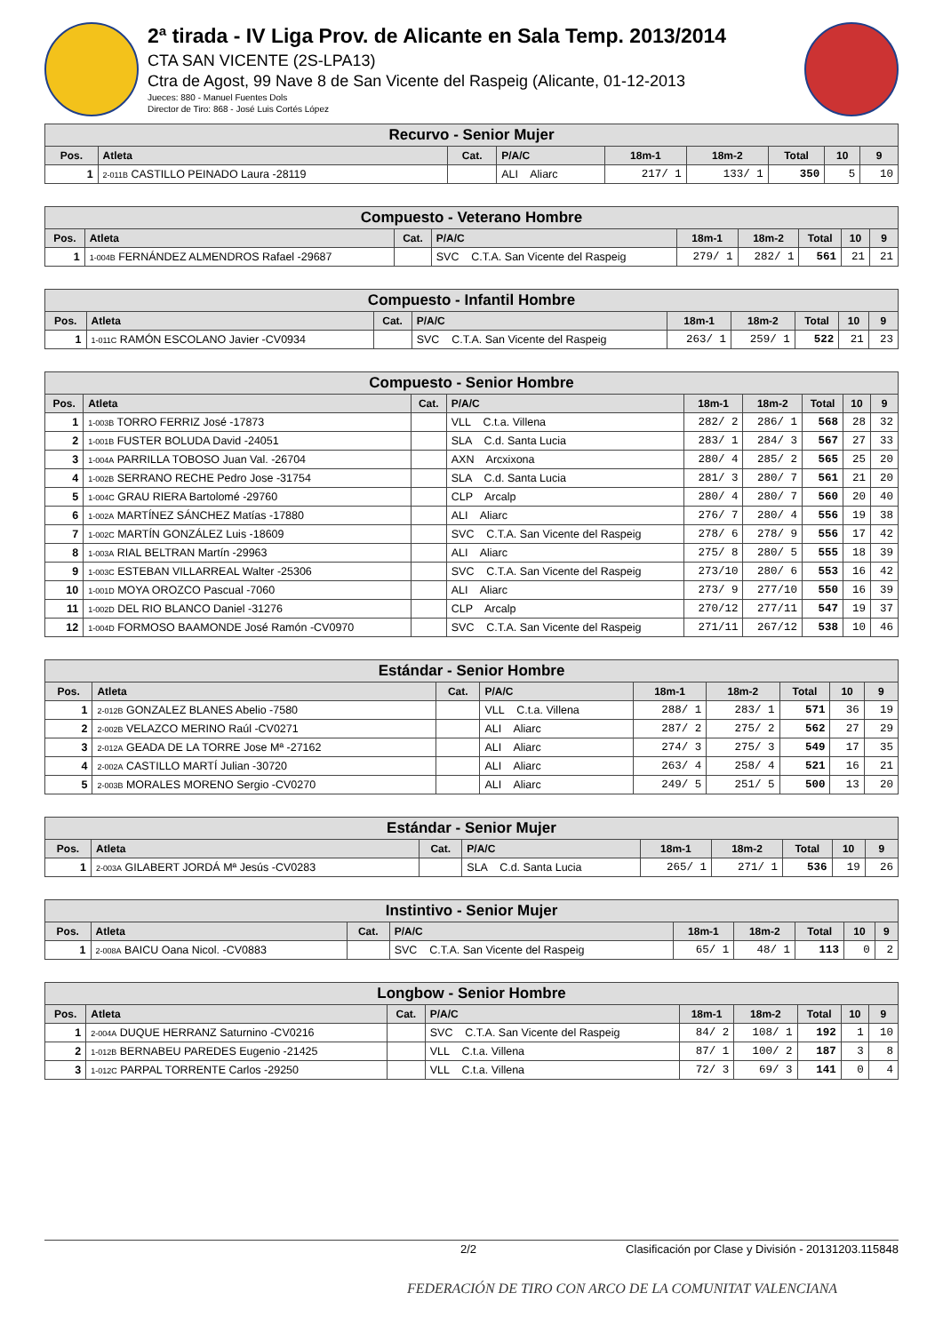2ª tirada - IV Liga Prov. de Alicante en Sala Temp. 2013/2014
CTA SAN VICENTE (2S-LPA13)
Ctra de Agost, 99 Nave 8 de San Vicente del Raspeig (Alicante, 01-12-2013
Jueces: 880 - Manuel Fuentes Dols
Director de Tiro: 868 - José Luis Cortés López
| Recurvo - Senior Mujer | | | | | | | | |
| --- | --- | --- | --- | --- | --- | --- | --- | --- |
| Pos. | Atleta | Cat. | P/A/C | 18m-1 | 18m-2 | Total | 10 | 9 |
| 1 | 2-011B CASTILLO PEINADO Laura -28119 | | ALI Aliarc | 217/ 1 | 133/ 1 | 350 | 5 | 10 |
| Compuesto - Veterano Hombre | | | | | | | | |
| --- | --- | --- | --- | --- | --- | --- | --- | --- |
| Pos. | Atleta | Cat. | P/A/C | 18m-1 | 18m-2 | Total | 10 | 9 |
| 1 | 1-004B FERNÁNDEZ ALMENDROS Rafael -29687 | | SVC C.T.A. San Vicente del Raspeig | 279/ 1 | 282/ 1 | 561 | 21 | 21 |
| Compuesto - Infantil Hombre | | | | | | | | |
| --- | --- | --- | --- | --- | --- | --- | --- | --- |
| Pos. | Atleta | Cat. | P/A/C | 18m-1 | 18m-2 | Total | 10 | 9 |
| 1 | 1-011C RAMÓN ESCOLANO Javier -CV0934 | | SVC C.T.A. San Vicente del Raspeig | 263/ 1 | 259/ 1 | 522 | 21 | 23 |
| Compuesto - Senior Hombre | | | | | | | | |
| --- | --- | --- | --- | --- | --- | --- | --- | --- |
| Pos. | Atleta | Cat. | P/A/C | 18m-1 | 18m-2 | Total | 10 | 9 |
| 1 | 1-003B TORRO FERRIZ José -17873 | | VLL C.t.a. Villena | 282/ 2 | 286/ 1 | 568 | 28 | 32 |
| 2 | 1-001B FUSTER BOLUDA David -24051 | | SLA C.d. Santa Lucia | 283/ 1 | 284/ 3 | 567 | 27 | 33 |
| 3 | 1-004A PARRILLA TOBOSO Juan Val. -26704 | | AXN Arcxixona | 280/ 4 | 285/ 2 | 565 | 25 | 20 |
| 4 | 1-002B SERRANO RECHE Pedro Jose -31754 | | SLA C.d. Santa Lucia | 281/ 3 | 280/ 7 | 561 | 21 | 20 |
| 5 | 1-004C GRAU RIERA Bartolomé -29760 | | CLP Arcalp | 280/ 4 | 280/ 7 | 560 | 20 | 40 |
| 6 | 1-002A MARTÍNEZ SÁNCHEZ Matías -17880 | | ALI Aliarc | 276/ 7 | 280/ 4 | 556 | 19 | 38 |
| 7 | 1-002C MARTÍN GONZÁLEZ Luis -18609 | | SVC C.T.A. San Vicente del Raspeig | 278/ 6 | 278/ 9 | 556 | 17 | 42 |
| 8 | 1-003A RIAL BELTRAN Martín -29963 | | ALI Aliarc | 275/ 8 | 280/ 5 | 555 | 18 | 39 |
| 9 | 1-003C ESTEBAN VILLARREAL Walter -25306 | | SVC C.T.A. San Vicente del Raspeig | 273/10 | 280/ 6 | 553 | 16 | 42 |
| 10 | 1-001D MOYA OROZCO Pascual -7060 | | ALI Aliarc | 273/ 9 | 277/10 | 550 | 16 | 39 |
| 11 | 1-002D DEL RIO BLANCO Daniel -31276 | | CLP Arcalp | 270/12 | 277/11 | 547 | 19 | 37 |
| 12 | 1-004D FORMOSO BAAMONDE José Ramón -CV0970 | | SVC C.T.A. San Vicente del Raspeig | 271/11 | 267/12 | 538 | 10 | 46 |
| Estándar - Senior Hombre | | | | | | | | |
| --- | --- | --- | --- | --- | --- | --- | --- | --- |
| Pos. | Atleta | Cat. | P/A/C | 18m-1 | 18m-2 | Total | 10 | 9 |
| 1 | 2-012B GONZALEZ BLANES Abelio -7580 | | VLL C.t.a. Villena | 288/ 1 | 283/ 1 | 571 | 36 | 19 |
| 2 | 2-002B VELAZCO MERINO Raúl -CV0271 | | ALI Aliarc | 287/ 2 | 275/ 2 | 562 | 27 | 29 |
| 3 | 2-012A GEADA DE LA TORRE Jose Mª -27162 | | ALI Aliarc | 274/ 3 | 275/ 3 | 549 | 17 | 35 |
| 4 | 2-002A CASTILLO MARTÍ Julian -30720 | | ALI Aliarc | 263/ 4 | 258/ 4 | 521 | 16 | 21 |
| 5 | 2-003B MORALES MORENO Sergio -CV0270 | | ALI Aliarc | 249/ 5 | 251/ 5 | 500 | 13 | 20 |
| Estándar - Senior Mujer | | | | | | | | |
| --- | --- | --- | --- | --- | --- | --- | --- | --- |
| Pos. | Atleta | Cat. | P/A/C | 18m-1 | 18m-2 | Total | 10 | 9 |
| 1 | 2-003A GILABERT JORDÁ Mª Jesús -CV0283 | | SLA C.d. Santa Lucia | 265/ 1 | 271/ 1 | 536 | 19 | 26 |
| Instintivo - Senior Mujer | | | | | | | | |
| --- | --- | --- | --- | --- | --- | --- | --- | --- |
| Pos. | Atleta | Cat. | P/A/C | 18m-1 | 18m-2 | Total | 10 | 9 |
| 1 | 2-008A BAICU Oana Nicol. -CV0883 | | SVC C.T.A. San Vicente del Raspeig | 65/ 1 | 48/ 1 | 113 | 0 | 2 |
| Longbow - Senior Hombre | | | | | | | | |
| --- | --- | --- | --- | --- | --- | --- | --- | --- |
| Pos. | Atleta | Cat. | P/A/C | 18m-1 | 18m-2 | Total | 10 | 9 |
| 1 | 2-004A DUQUE HERRANZ Saturnino -CV0216 | | SVC C.T.A. San Vicente del Raspeig | 84/ 2 | 108/ 1 | 192 | 1 | 10 |
| 2 | 1-012B BERNABEU PAREDES Eugenio -21425 | | VLL C.t.a. Villena | 87/ 1 | 100/ 2 | 187 | 3 | 8 |
| 3 | 1-012C PARPAL TORRENTE Carlos -29250 | | VLL C.t.a. Villena | 72/ 3 | 69/ 3 | 141 | 0 | 4 |
2/2 Clasificación por Clase y División - 20131203.115848
FEDERACIÓN DE TIRO CON ARCO DE LA COMUNITAT VALENCIANA